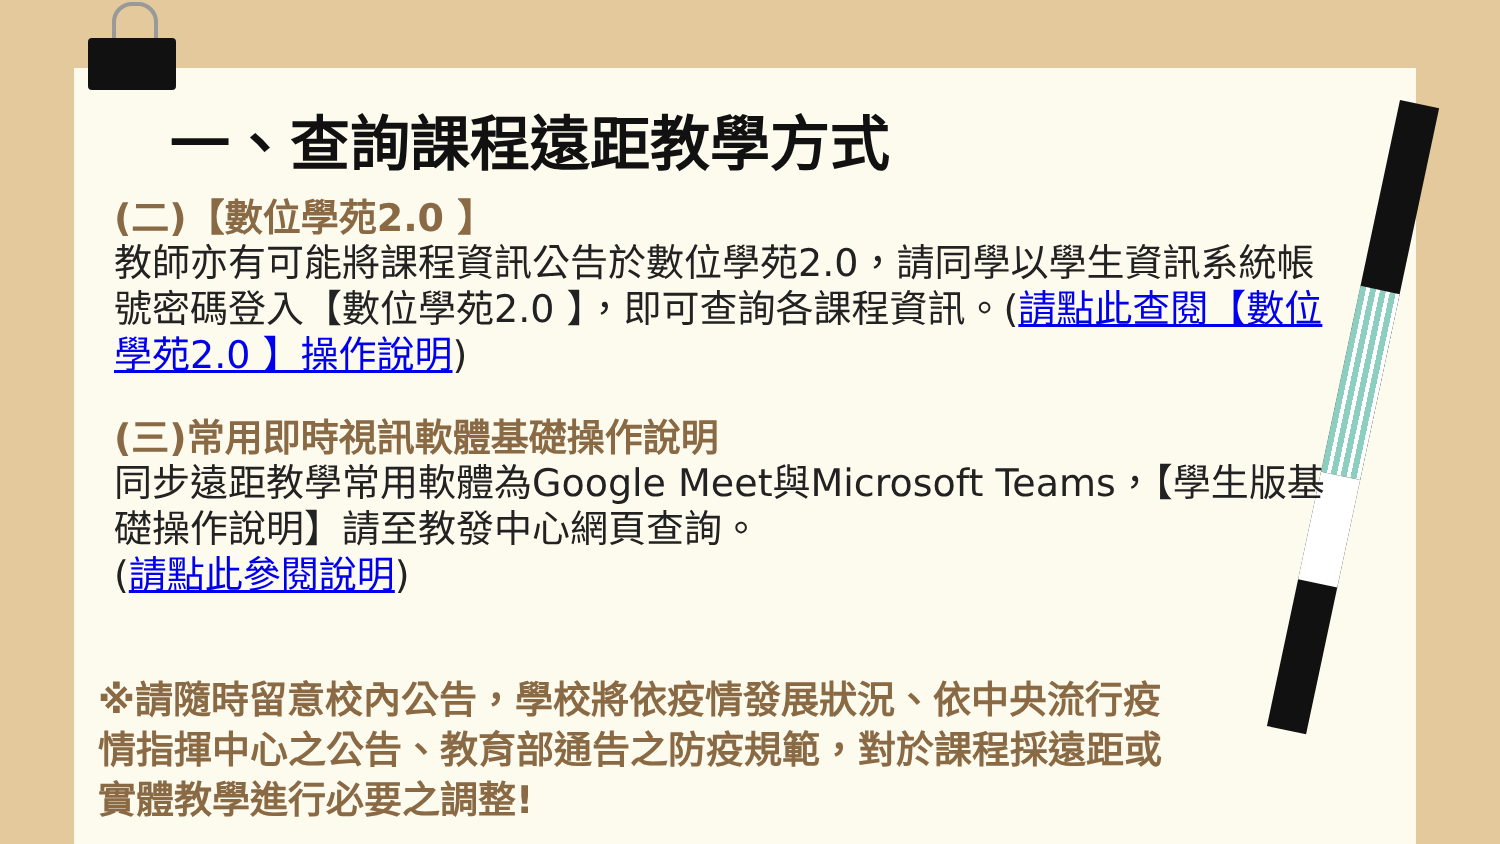一、查詢課程遠距教學方式
(二)【數位學苑2.0 】
教師亦有可能將課程資訊公告於數位學苑2.0，請同學以學生資訊系統帳號密碼登入【數位學苑2.0 】，即可查詢各課程資訊。(請點此查閱【數位學苑2.0 】操作說明)
(三)常用即時視訊軟體基礎操作說明
同步遠距教學常用軟體為Google Meet與Microsoft Teams，【學生版基礎操作說明】請至教發中心網頁查詢。
(請點此參閱說明)
※請隨時留意校內公告，學校將依疫情發展狀況、依中央流行疫情指揮中心之公告、教育部通告之防疫規範，對於課程採遠距或實體教學進行必要之調整!